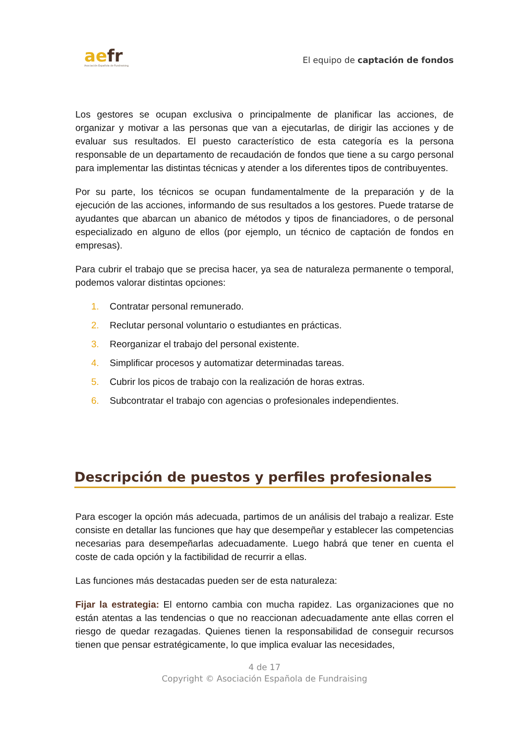aefr
Asociación Española de Fundraising
El equipo de captación de fondos
Los gestores se ocupan exclusiva o principalmente de planificar las acciones, de organizar y motivar a las personas que van a ejecutarlas, de dirigir las acciones y de evaluar sus resultados. El puesto característico de esta categoría es la persona responsable de un departamento de recaudación de fondos que tiene a su cargo personal para implementar las distintas técnicas y atender a los diferentes tipos de contribuyentes.
Por su parte, los técnicos se ocupan fundamentalmente de la preparación y de la ejecución de las acciones, informando de sus resultados a los gestores. Puede tratarse de ayudantes que abarcan un abanico de métodos y tipos de financiadores, o de personal especializado en alguno de ellos (por ejemplo, un técnico de captación de fondos en empresas).
Para cubrir el trabajo que se precisa hacer, ya sea de naturaleza permanente o temporal, podemos valorar distintas opciones:
1. Contratar personal remunerado.
2. Reclutar personal voluntario o estudiantes en prácticas.
3. Reorganizar el trabajo del personal existente.
4. Simplificar procesos y automatizar determinadas tareas.
5. Cubrir los picos de trabajo con la realización de horas extras.
6. Subcontratar el trabajo con agencias o profesionales independientes.
Descripción de puestos y perfiles profesionales
Para escoger la opción más adecuada, partimos de un análisis del trabajo a realizar. Este consiste en detallar las funciones que hay que desempeñar y establecer las competencias necesarias para desempeñarlas adecuadamente. Luego habrá que tener en cuenta el coste de cada opción y la factibilidad de recurrir a ellas.
Las funciones más destacadas pueden ser de esta naturaleza:
Fijar la estrategia: El entorno cambia con mucha rapidez. Las organizaciones que no están atentas a las tendencias o que no reaccionan adecuadamente ante ellas corren el riesgo de quedar rezagadas. Quienes tienen la responsabilidad de conseguir recursos tienen que pensar estratégicamente, lo que implica evaluar las necesidades,
4 de 17
Copyright © Asociación Española de Fundraising